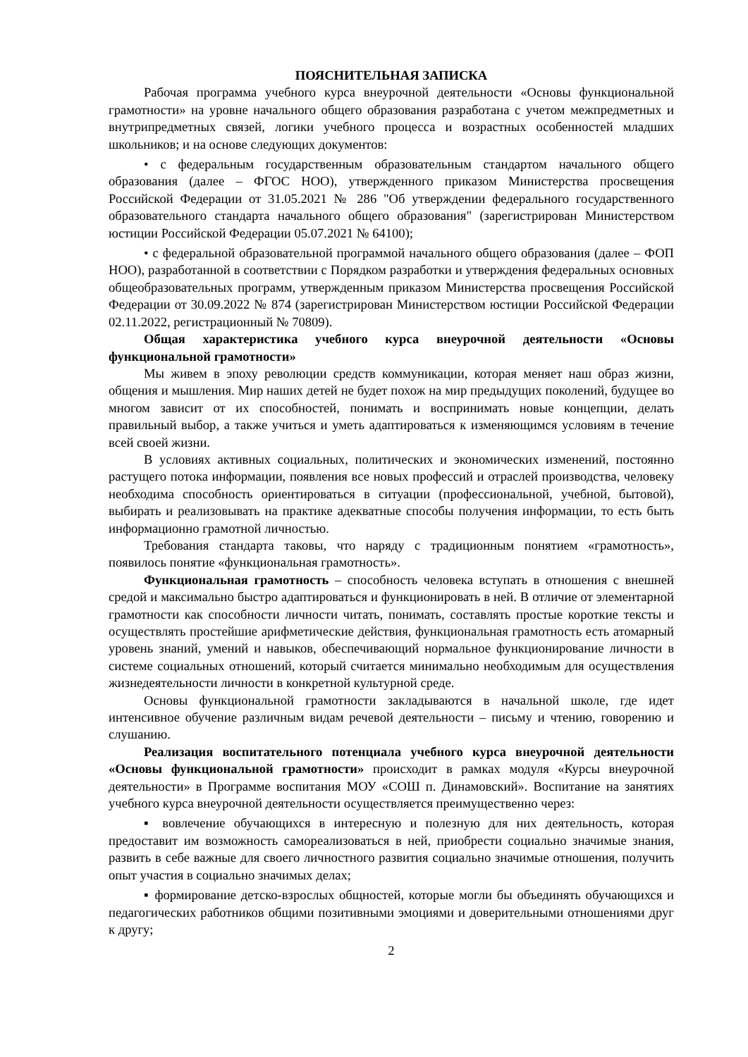ПОЯСНИТЕЛЬНАЯ ЗАПИСКА
Рабочая программа учебного курса внеурочной деятельности «Основы функциональной грамотности» на уровне начального общего образования разработана с учетом межпредметных и внутрипредметных связей, логики учебного процесса и возрастных особенностей младших школьников; и на основе следующих документов:
• с федеральным государственным образовательным стандартом начального общего образования (далее – ФГОС НОО), утвержденного приказом Министерства просвещения Российской Федерации от 31.05.2021 № 286 "Об утверждении федерального государственного образовательного стандарта начального общего образования" (зарегистрирован Министерством юстиции Российской Федерации 05.07.2021 № 64100);
• с федеральной образовательной программой начального общего образования (далее – ФОП НОО), разработанной в соответствии с Порядком разработки и утверждения федеральных основных общеобразовательных программ, утвержденным приказом Министерства просвещения Российской Федерации от 30.09.2022 № 874 (зарегистрирован Министерством юстиции Российской Федерации 02.11.2022, регистрационный № 70809).
Общая характеристика учебного курса внеурочной деятельности «Основы функциональной грамотности»
Мы живем в эпоху революции средств коммуникации, которая меняет наш образ жизни, общения и мышления. Мир наших детей не будет похож на мир предыдущих поколений, будущее во многом зависит от их способностей, понимать и воспринимать новые концепции, делать правильный выбор, а также учиться и уметь адаптироваться к изменяющимся условиям в течение всей своей жизни.
В условиях активных социальных, политических и экономических изменений, постоянно растущего потока информации, появления все новых профессий и отраслей производства, человеку необходима способность ориентироваться в ситуации (профессиональной, учебной, бытовой), выбирать и реализовывать на практике адекватные способы получения информации, то есть быть информационно грамотной личностью.
Требования стандарта таковы, что наряду с традиционным понятием «грамотность», появилось понятие «функциональная грамотность».
Функциональная грамотность – способность человека вступать в отношения с внешней средой и максимально быстро адаптироваться и функционировать в ней. В отличие от элементарной грамотности как способности личности читать, понимать, составлять простые короткие тексты и осуществлять простейшие арифметические действия, функциональная грамотность есть атомарный уровень знаний, умений и навыков, обеспечивающий нормальное функционирование личности в системе социальных отношений, который считается минимально необходимым для осуществления жизнедеятельности личности в конкретной культурной среде.
Основы функциональной грамотности закладываются в начальной школе, где идет интенсивное обучение различным видам речевой деятельности – письму и чтению, говорению и слушанию.
Реализация воспитательного потенциала учебного курса внеурочной деятельности «Основы функциональной грамотности» происходит в рамках модуля «Курсы внеурочной деятельности» в Программе воспитания МОУ «СОШ п. Динамовский». Воспитание на занятиях учебного курса внеурочной деятельности осуществляется преимущественно через:
▪ вовлечение обучающихся в интересную и полезную для них деятельность, которая предоставит им возможность самореализоваться в ней, приобрести социально значимые знания, развить в себе важные для своего личностного развития социально значимые отношения, получить опыт участия в социально значимых делах;
▪ формирование детско-взрослых общностей, которые могли бы объединять обучающихся и педагогических работников общими позитивными эмоциями и доверительными отношениями друг к другу;
2